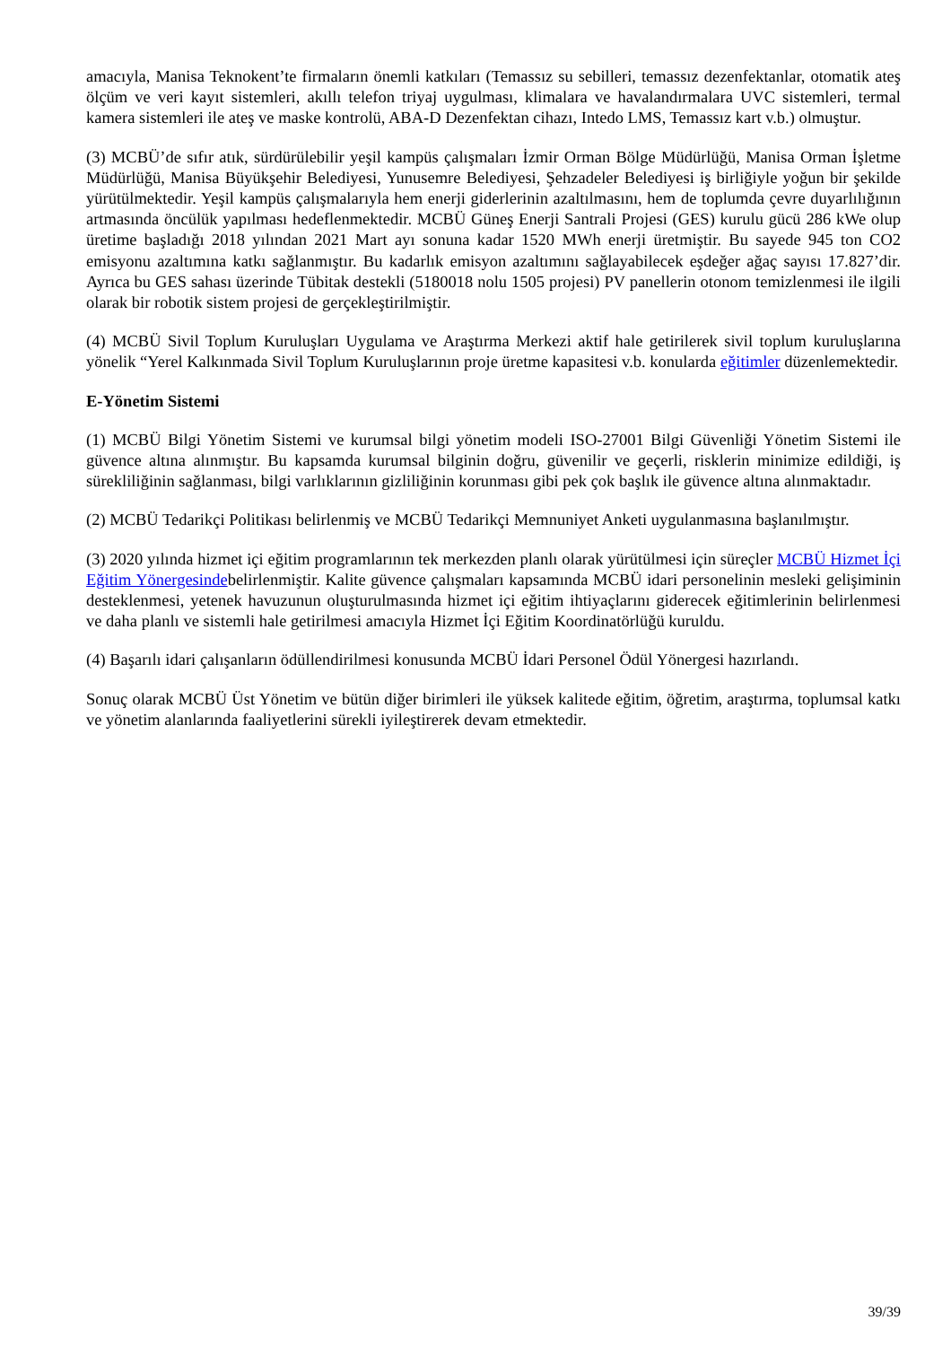amacıyla, Manisa Teknokent’te firmaların önemli katkıları (Temassız su sebilleri, temassız dezenfektanlar, otomatik ateş ölçüm ve veri kayıt sistemleri, akıllı telefon triyaj uygulması, klimalara ve havalandırmalara UVC sistemleri, termal kamera sistemleri ile ateş ve maske kontrolü, ABA-D Dezenfektan cihazı, Intedo LMS, Temassız kart v.b.) olmuştur.
(3) MCBÜ’de sıfır atık, sürdürülebilir yeşil kampüs çalışmaları İzmir Orman Bölge Müdürlüğü, Manisa Orman İşletme Müdürlüğü, Manisa Büyükşehir Belediyesi, Yunusemre Belediyesi, Şehzadeler Belediyesi iş birliğiyle yoğun bir şekilde yürütülmektedir. Yeşil kampüs çalışmalarıyla hem enerji giderlerinin azaltılmasını, hem de toplumda çevre duyarlılığının artmasında öncülük yapılması hedeflenmektedir. MCBÜ Güneş Enerji Santrali Projesi (GES) kurulu gücü 286 kWe olup üretime başladığı 2018 yılından 2021 Mart ayı sonuna kadar 1520 MWh enerji üretmiştir. Bu sayede 945 ton CO2 emisyonu azaltımına katkı sağlanmıştır. Bu kadarlık emisyon azaltımını sağlayabilecek eşdeğer ağaç sayısı 17.827’dir. Ayrıca bu GES sahası üzerinde Tübitak destekli (5180018 nolu 1505 projesi) PV panellerin otonom temizlenmesi ile ilgili olarak bir robotik sistem projesi de gerçekleştirilmiştir.
(4) MCBÜ Sivil Toplum Kuruluşları Uygulama ve Araştırma Merkezi aktif hale getirilerek sivil toplum kuruluşlarına yönelik “Yerel Kalkınmada Sivil Toplum Kuruluşlarının proje üretme kapasitesi v.b. konularda eğitimler düzenlemektedir.
E-Yönetim Sistemi
(1) MCBÜ Bilgi Yönetim Sistemi ve kurumsal bilgi yönetim modeli ISO-27001 Bilgi Güvenliği Yönetim Sistemi ile güvence altına alınmıştır. Bu kapsamda kurumsal bilginin doğru, güvenilir ve geçerli, risklerin minimize edildiği, iş sürekliliğinin sağlanması, bilgi varlıklarının gizliliğinin korunması gibi pek çok başlık ile güvence altına alınmaktadır.
(2) MCBÜ Tedarikçi Politikası belirlenmiş ve MCBÜ Tedarikçi Memnuniyet Anketi uygulanmasına başlanılmıştır.
(3) 2020 yılında hizmet içi eğitim programlarının tek merkezden planlı olarak yürütülmesi için süreçler MCBÜ Hizmet İçi Eğitim Yönergesindebelirlenmiştir. Kalite güvence çalışmaları kapsamında MCBÜ idari personelinin mesleki gelişiminin desteklenmesi, yetenek havuzunun oluşturulmasında hizmet içi eğitim ihtiyaçlarını giderecek eğitimlerinin belirlenmesi ve daha planlı ve sistemli hale getirilmesi amacıyla Hizmet İçi Eğitim Koordinatörlüğü kuruldu.
(4) Başarılı idari çalışanların ödüllendirilmesi konusunda MCBÜ İdari Personel Ödül Yönergesi hazırlandı.
Sonuç olarak MCBÜ Üst Yönetim ve bütün diğer birimleri ile yüksek kalitede eğitim, öğretim, araştırma, toplumsal katkı ve yönetim alanlarında faaliyetlerini sürekli iyileştirerek devam etmektedir.
39/39